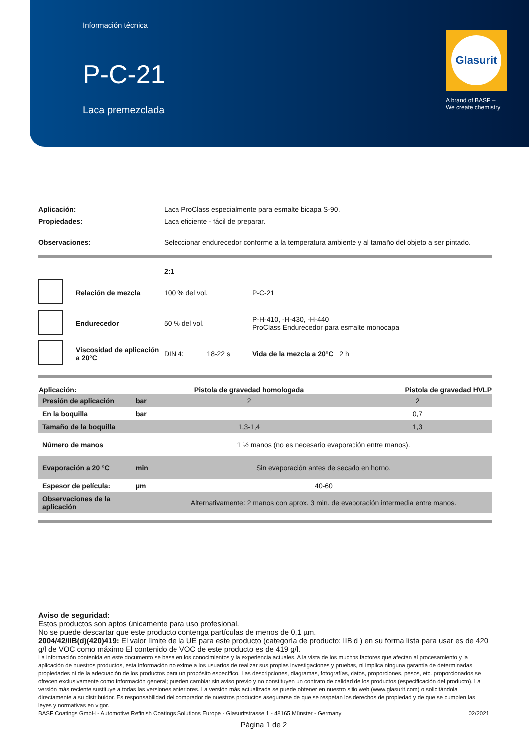Información técnica
P-C-21
Laca premezclada
Glasurit
A brand of BASF –
We create chemistry
| Aplicación: | Laca ProClass especialmente para esmalte bicapa S-90. |
| Propiedades: | Laca eficiente - fácil de preparar. |
| Observaciones: | Seleccionar endurecedor conforme a la temperatura ambiente y al tamaño del objeto a ser pintado. |
| | | 2:1 | |
| | Relación de mezcla | 100 % del vol. | P-C-21 |
| | Endurecedor | 50 % del vol. | P-H-410, -H-430, -H-440 ProClass Endurecedor para esmalte monocapa |
| | Viscosidad de aplicación a 20°C | DIN 4: 18-22 s | Vida de la mezcla a 20°C 2 h |
| Aplicación: | | Pistola de gravedad homologada | Pistola de gravedad HVLP |
| --- | --- | --- | --- |
| Presión de aplicación | bar | 2 | 2 |
| En la boquilla | bar | | 0,7 |
| Tamaño de la boquilla | | 1,3-1,4 | 1,3 |
| Número de manos | | 1 ½ manos (no es necesario evaporación entre manos). | |
| Evaporación a 20 °C | min | Sin evaporación antes de secado en horno. | |
| Espesor de película: | µm | 40-60 | |
| Observaciones de la aplicación | | Alternativamente: 2 manos con aprox. 3 min. de evaporación intermedia entre manos. | |
Aviso de seguridad:
Estos productos son aptos únicamente para uso profesional.
No se puede descartar que este producto contenga partículas de menos de 0,1 µm.
2004/42/IIB(d)(420)419: El valor límite de la UE para este producto (categoría de producto: IIB.d ) en su forma lista para usar es de 420 g/l de VOC como máximo El contenido de VOC de este producto es de 419 g/l.
La información contenida en este documento se basa en los conocimientos y la experiencia actuales. A la vista de los muchos factores que afectan al procesamiento y la aplicación de nuestros productos, esta información no exime a los usuarios de realizar sus propias investigaciones y pruebas, ni implica ninguna garantía de determinadas propiedades ni de la adecuación de los productos para un propósito específico. Las descripciones, diagramas, fotografías, datos, proporciones, pesos, etc. proporcionados se ofrecen exclusivamente como información general; pueden cambiar sin aviso previo y no constituyen un contrato de calidad de los productos (especificación del producto). La versión más reciente sustituye a todas las versiones anteriores. La versión más actualizada se puede obtener en nuestro sitio web (www.glasurit.com) o solicitándola directamente a su distribuidor. Es responsabilidad del comprador de nuestros productos asegurarse de que se respetan los derechos de propiedad y de que se cumplen las leyes y normativas en vigor.
BASF Coatings GmbH - Automotive Refinish Coatings Solutions Europe - Glasuritstrasse 1 - 48165 Münster - Germany 02/2021
Página 1 de 2